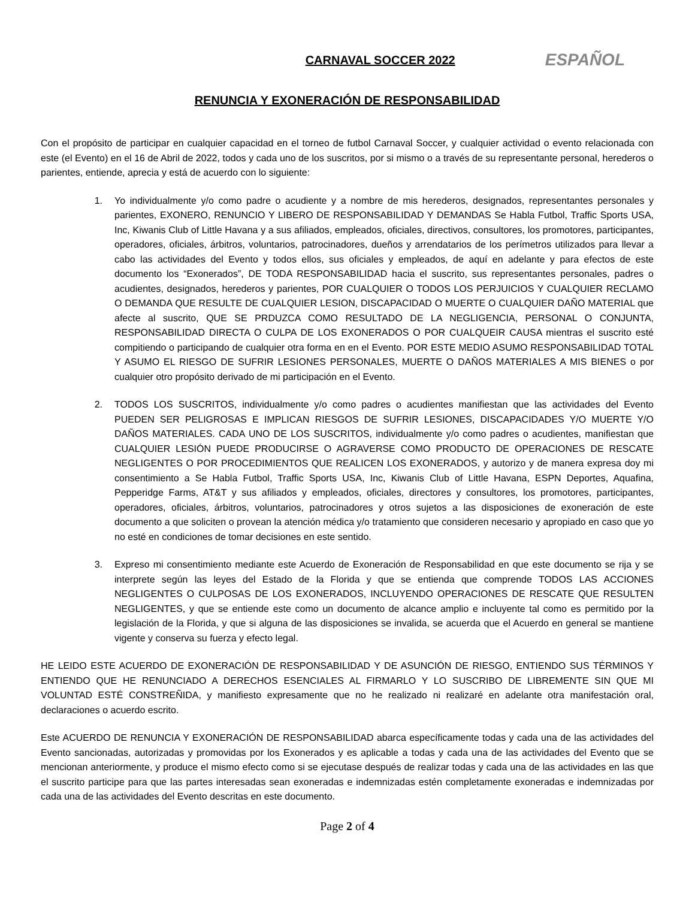CARNAVAL SOCCER 2022
ESPAÑOL
RENUNCIA Y EXONERACIÓN DE RESPONSABILIDAD
Con el propósito de participar en cualquier capacidad en el torneo de futbol Carnaval Soccer, y cualquier actividad o evento relacionada con este (el Evento) en el 16 de Abril de 2022, todos y cada uno de los suscritos, por si mismo o a través de su representante personal, herederos o parientes, entiende, aprecia y está de acuerdo con lo siguiente:
1. Yo individualmente y/o como padre o acudiente y a nombre de mis herederos, designados, representantes personales y parientes, EXONERO, RENUNCIO Y LIBERO DE RESPONSABILIDAD Y DEMANDAS Se Habla Futbol, Traffic Sports USA, Inc, Kiwanis Club of Little Havana y a sus afiliados, empleados, oficiales, directivos, consultores, los promotores, participantes, operadores, oficiales, árbitros, voluntarios, patrocinadores, dueños y arrendatarios de los perímetros utilizados para llevar a cabo las actividades del Evento y todos ellos, sus oficiales y empleados, de aquí en adelante y para efectos de este documento los “Exonerados”, DE TODA RESPONSABILIDAD hacia el suscrito, sus representantes personales, padres o acudientes, designados, herederos y parientes, POR CUALQUIER O TODOS LOS PERJUICIOS Y CUALQUIER RECLAMO O DEMANDA QUE RESULTE DE CUALQUIER LESION, DISCAPACIDAD O MUERTE O CUALQUIER DAÑO MATERIAL que afecte al suscrito, QUE SE PRDUZCA COMO RESULTADO DE LA NEGLIGENCIA, PERSONAL O CONJUNTA, RESPONSABILIDAD DIRECTA O CULPA DE LOS EXONERADOS O POR CUALQUEIR CAUSA mientras el suscrito esté compitiendo o participando de cualquier otra forma en en el Evento. POR ESTE MEDIO ASUMO RESPONSABILIDAD TOTAL Y ASUMO EL RIESGO DE SUFRIR LESIONES PERSONALES, MUERTE O DAÑOS MATERIALES A MIS BIENES o por cualquier otro propósito derivado de mi participación en el Evento.
2. TODOS LOS SUSCRITOS, individualmente y/o como padres o acudientes manifiestan que las actividades del Evento PUEDEN SER PELIGROSAS E IMPLICAN RIESGOS DE SUFRIR LESIONES, DISCAPACIDADES Y/O MUERTE Y/O DAÑOS MATERIALES. CADA UNO DE LOS SUSCRITOS, individualmente y/o como padres o acudientes, manifiestan que CUALQUIER LESIÓN PUEDE PRODUCIRSE O AGRAVERSE COMO PRODUCTO DE OPERACIONES DE RESCATE NEGLIGENTES O POR PROCEDIMIENTOS QUE REALICEN LOS EXONERADOS, y autorizo y de manera expresa doy mi consentimiento a Se Habla Futbol, Traffic Sports USA, Inc, Kiwanis Club of Little Havana, ESPN Deportes, Aquafina, Pepperidge Farms, AT&T y sus afiliados y empleados, oficiales, directores y consultores, los promotores, participantes, operadores, oficiales, árbitros, voluntarios, patrocinadores y otros sujetos a las disposiciones de exoneración de este documento a que soliciten o provean la atención médica y/o tratamiento que consideren necesario y apropiado en caso que yo no esté en condiciones de tomar decisiones en este sentido.
3. Expreso mi consentimiento mediante este Acuerdo de Exoneración de Responsabilidad en que este documento se rija y se interprete según las leyes del Estado de la Florida y que se entienda que comprende TODOS LAS ACCIONES NEGLIGENTES O CULPOSAS DE LOS EXONERADOS, INCLUYENDO OPERACIONES DE RESCATE QUE RESULTEN NEGLIGENTES, y que se entiende este como un documento de alcance amplio e incluyente tal como es permitido por la legislación de la Florida, y que si alguna de las disposiciones se invalida, se acuerda que el Acuerdo en general se mantiene vigente y conserva su fuerza y efecto legal.
HE LEIDO ESTE ACUERDO DE EXONERACIÓN DE RESPONSABILIDAD Y DE ASUNCIÓN DE RIESGO, ENTIENDO SUS TÉRMINOS Y ENTIENDO QUE HE RENUNCIADO A DERECHOS ESENCIALES AL FIRMARLO Y LO SUSCRIBO DE LIBREMENTE SIN QUE MI VOLUNTAD ESTÉ CONSTREÑIDA, y manifiesto expresamente que no he realizado ni realizaré en adelante otra manifestación oral, declaraciones o acuerdo escrito.
Este ACUERDO DE RENUNCIA Y EXONERACIÓN DE RESPONSABILIDAD abarca específicamente todas y cada una de las actividades del Evento sancionadas, autorizadas y promovidas por los Exonerados y es aplicable a todas y cada una de las actividades del Evento que se mencionan anteriormente, y produce el mismo efecto como si se ejecutase después de realizar todas y cada una de las actividades en las que el suscrito participe para que las partes interesadas sean exoneradas e indemnizadas estén completamente exoneradas e indemnizadas por cada una de las actividades del Evento descritas en este documento.
Page 2 of 4